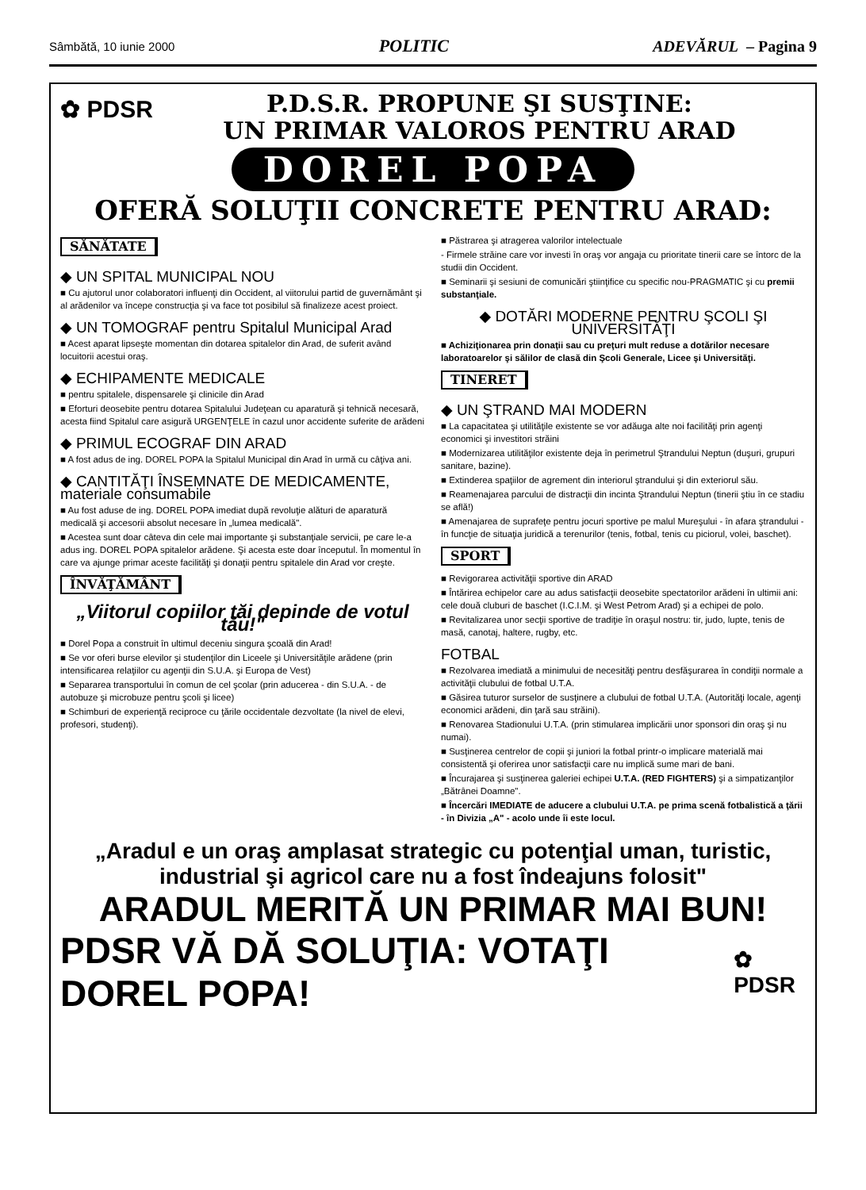Sâmbătă, 10 iunie 2000 POLITIC ADEVĂRUL – Pagina 9
✿ PDSR
P.D.S.R. PROPUNE ŞI SUSŢINE:
UN PRIMAR VALOROS PENTRU ARAD
DOREL POPA
OFERĂ SOLUŢII CONCRETE PENTRU ARAD:
SĂNĂTATE
◆ UN SPITAL MUNICIPAL NOU
■ Cu ajutorul unor colaboratori influenţi din Occident, al viitorului partid de guvernământ şi al arădenilor va începe construcţia şi va face tot posibilul să finalizeze acest proiect.
◆ UN TOMOGRAF pentru Spitalul Municipal Arad
■ Acest aparat lipseşte momentan din dotarea spitalelor din Arad, de suferit având locuitorii acestui oraş.
◆ ECHIPAMENTE MEDICALE
■ pentru spitalele, dispensarele şi clinicile din Arad
■ Eforturi deosebite pentru dotarea Spitalului Judeţean cu aparatură şi tehnică necesară, acesta fiind Spitalul care asigură URGENŢELE în cazul unor accidente suferite de arădeni
◆ PRIMUL ECOGRAF DIN ARAD
■ A fost adus de ing. DOREL POPA la Spitalul Municipal din Arad în urmă cu câţiva ani.
◆ CANTITĂŢI ÎNSEMNATE DE MEDICAMENTE, materiale consumabile
■ Au fost aduse de ing. DOREL POPA imediat după revoluţie alături de aparatură medicală şi accesorii absolut necesare în „lumea medicală".
■ Acestea sunt doar câteva din cele mai importante şi substanţiale servicii, pe care le-a adus ing. DOREL POPA spitalelor arădene. Şi acesta este doar începutul. În momentul în care va ajunge primar aceste facilităţi şi donaţii pentru spitalele din Arad vor creşte.
ÎNVĂŢĂMÂNT
„Viitorul copiilor tăi depinde de votul tău!"
■ Dorel Popa a construit în ultimul deceniu singura şcoală din Arad!
■ Se vor oferi burse elevilor şi studenţilor din Liceele şi Universităţile arădene (prin intensificarea relaţiilor cu agenţii din S.U.A. şi Europa de Vest)
■ Separarea transportului în comun de cel şcolar (prin aducerea - din S.U.A. - de autobuze şi microbuze pentru şcoli şi licee)
■ Schimburi de experienţă reciproce cu ţările occidentale dezvoltate (la nivel de elevi, profesori, studenţi).
■ Păstrarea şi atragerea valorilor intelectuale
- Firmele străine care vor investi în oraş vor angaja cu prioritate tinerii care se întorc de la studii din Occident.
■ Seminarii şi sesiuni de comunicări ştiinţifice cu specific nou-PRAGMATIC şi cu premii substanţiale.
◆ DOTĂRI MODERNE PENTRU ŞCOLI ŞI UNIVERSITĂŢI
■ Achiziţionarea prin donaţii sau cu preţuri mult reduse a dotărilor necesare laboratoarelor şi sălilor de clasă din Şcoli Generale, Licee şi Universităţi.
TINERET
◆ UN ŞTRAND MAI MODERN
■ La capacitatea şi utilităţile existente se vor adăuga alte noi facilităţi prin agenţi economici şi investitori străini
■ Modernizarea utilităţilor existente deja în perimetrul Ştrandului Neptun (duşuri, grupuri sanitare, bazine).
■ Extinderea spaţiilor de agrement din interiorul ştrandului şi din exteriorul său.
■ Reamenajarea parcului de distracţii din incinta Ştrandului Neptun (tinerii ştiu în ce stadiu se află!)
■ Amenajarea de suprafeţe pentru jocuri sportive pe malul Mureşului - în afara ştrandului - în funcţie de situaţia juridică a terenurilor (tenis, fotbal, tenis cu piciorul, volei, baschet).
SPORT
■ Revigorarea activităţii sportive din ARAD
■ Întărirea echipelor care au adus satisfacţii deosebite spectatorilor arădeni în ultimii ani: cele două cluburi de baschet (I.C.I.M. şi West Petrom Arad) şi a echipei de polo.
■ Revitalizarea unor secţii sportive de tradiţie în oraşul nostru: tir, judo, lupte, tenis de masă, canotaj, haltere, rugby, etc.
FOTBAL
■ Rezolvarea imediată a minimului de necesităţi pentru desfăşurarea în condiţii normale a activităţii clubului de fotbal U.T.A.
■ Găsirea tuturor surselor de susţinere a clubului de fotbal U.T.A. (Autorităţi locale, agenţi economici arădeni, din ţară sau străini).
■ Renovarea Stadionului U.T.A. (prin stimularea implicării unor sponsori din oraş şi nu numai).
■ Susţinerea centrelor de copii şi juniori la fotbal printr-o implicare materială mai consistentă şi oferirea unor satisfacţii care nu implică sume mari de bani.
■ Încurajarea şi susţinerea galeriei echipei U.T.A. (RED FIGHTERS) şi a simpatizanţilor „Bătrânei Doamne".
■ Încercări IMEDIATE de aducere a clubului U.T.A. pe prima scenă fotbalistică a ţării - în Divizia „A" - acolo unde îi este locul.
„Aradul e un oraş amplasat strategic cu potenţial uman, turistic, industrial şi agricol care nu a fost îndeajuns folosit"
ARADUL MERITĂ UN PRIMAR MAI BUN!
PDSR VĂ DĂ SOLUŢIA: VOTAŢI DOREL POPA! ✿ PDSR